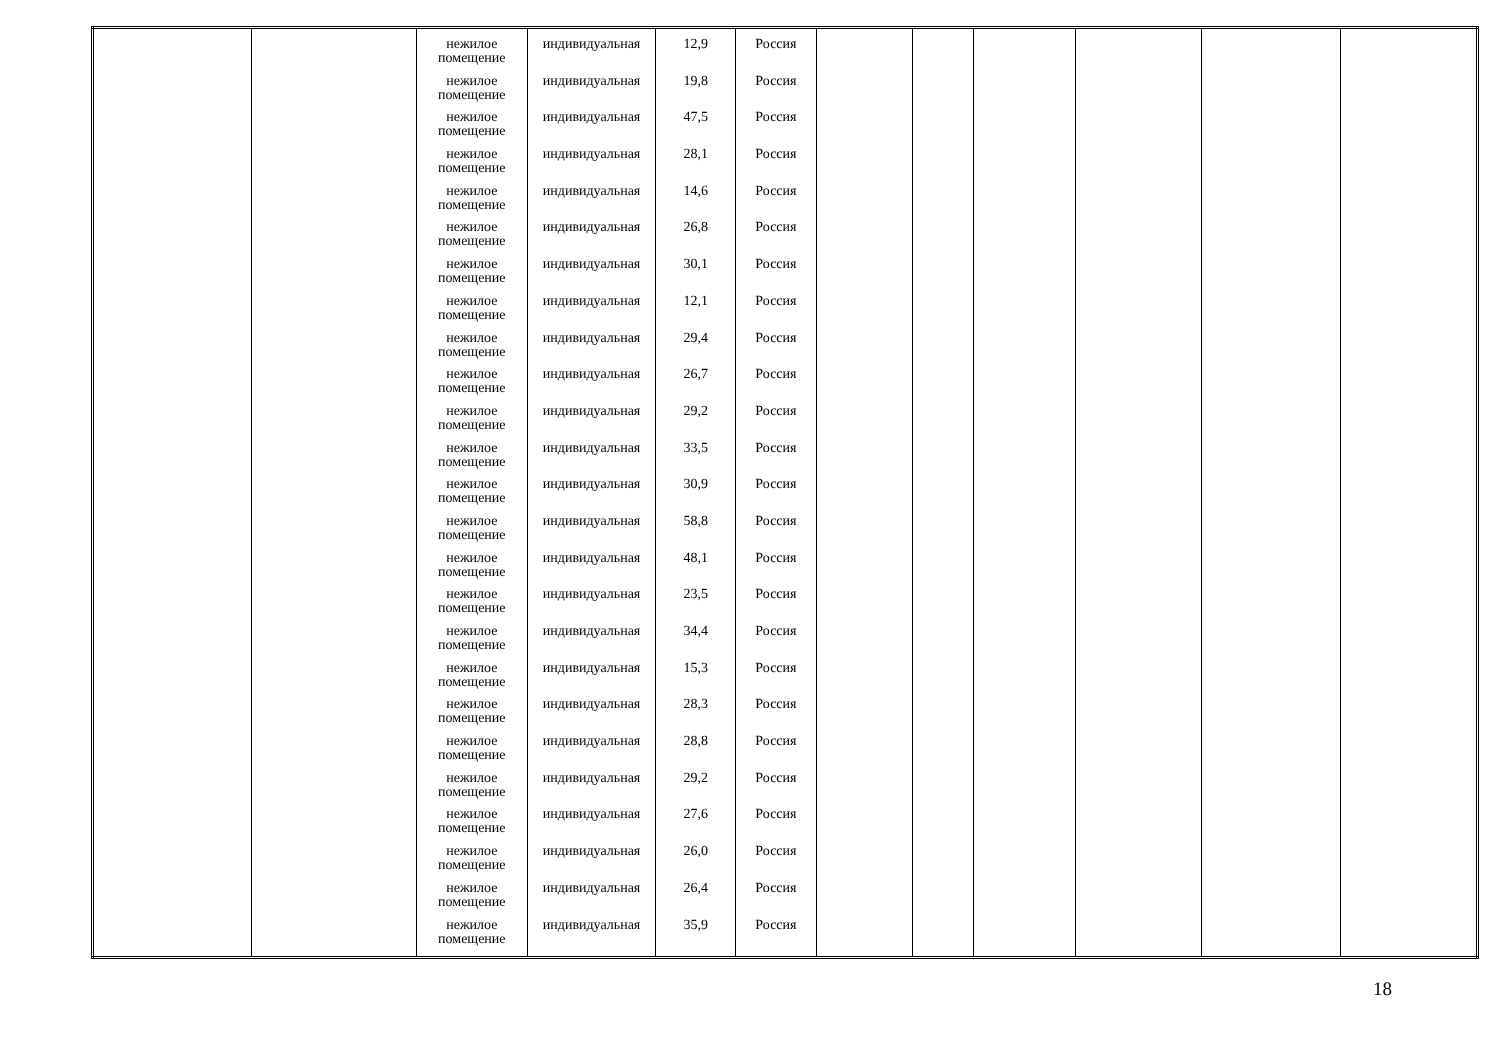| | | нежилое помещение нежилое помещение нежилое помещение нежилое помещение нежилое помещение нежилое помещение нежилое помещение нежилое помещение нежилое помещение нежилое помещение нежилое помещение нежилое помещение нежилое помещение нежилое помещение нежилое помещение нежилое помещение нежилое помещение нежилое помещение нежилое помещение нежилое помещение нежилое помещение нежилое помещение нежилое помещение нежилое помещение нежилое помещение | индивидуальная индивидуальная индивидуальная индивидуальная индивидуальная индивидуальная индивидуальная индивидуальная индивидуальная индивидуальная индивидуальная индивидуальная индивидуальная индивидуальная индивидуальная индивидуальная индивидуальная индивидуальная индивидуальная индивидуальная индивидуальная индивидуальная индивидуальная индивидуальная индивидуальная | 12,9 19,8 47,5 28,1 14,6 26,8 30,1 12,1 29,4 26,7 29,2 33,5 30,9 58,8 48,1 23,5 34,4 15,3 28,3 28,8 29,2 27,6 26,0 26,4 35,9 | Россия Россия Россия Россия Россия Россия Россия Россия Россия Россия Россия Россия Россия Россия Россия Россия Россия Россия Россия Россия Россия Россия Россия Россия Россия | | | | | | |
18